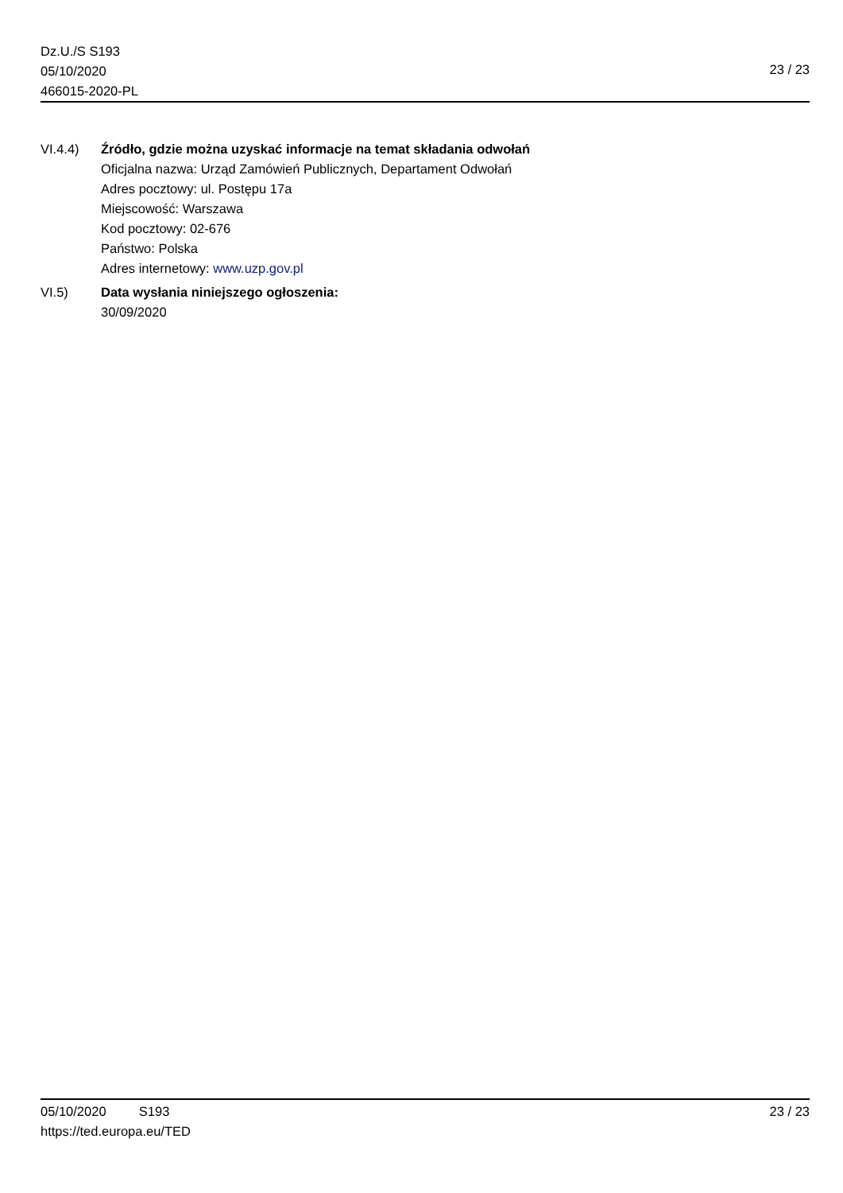Dz.U./S S193
05/10/2020
466015-2020-PL
23 / 23
VI.4.4) Źródło, gdzie można uzyskać informacje na temat składania odwołań
Oficjalna nazwa: Urząd Zamówień Publicznych, Departament Odwołań
Adres pocztowy: ul. Postępu 17a
Miejscowość: Warszawa
Kod pocztowy: 02-676
Państwo: Polska
Adres internetowy: www.uzp.gov.pl
VI.5) Data wysłania niniejszego ogłoszenia:
30/09/2020
05/10/2020 S193 23 / 23
https://ted.europa.eu/TED